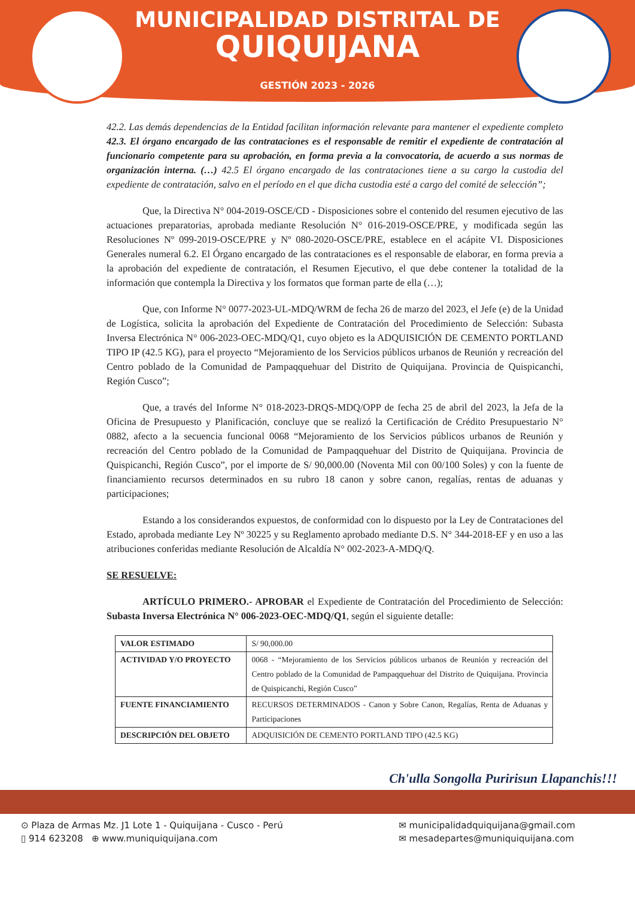MUNICIPALIDAD DISTRITAL DE
QUIQUIJANA
GESTIÓN 2023 - 2026
42.2. Las demás dependencias de la Entidad facilitan información relevante para mantener el expediente completo 42.3. El órgano encargado de las contrataciones es el responsable de remitir el expediente de contratación al funcionario competente para su aprobación, en forma previa a la convocatoria, de acuerdo a sus normas de organización interna. (…) 42.5 El órgano encargado de las contrataciones tiene a su cargo la custodia del expediente de contratación, salvo en el período en el que dicha custodia esté a cargo del comité de selección”;
Que, la Directiva N° 004-2019-OSCE/CD - Disposiciones sobre el contenido del resumen ejecutivo de las actuaciones preparatorias, aprobada mediante Resolución N° 016-2019-OSCE/PRE, y modificada según las Resoluciones Nº 099-2019-OSCE/PRE y Nº 080-2020-OSCE/PRE, establece en el acápite VI. Disposiciones Generales numeral 6.2. El Órgano encargado de las contrataciones es el responsable de elaborar, en forma previa a la aprobación del expediente de contratación, el Resumen Ejecutivo, el que debe contener la totalidad de la información que contempla la Directiva y los formatos que forman parte de ella (…);
Que, con Informe N° 0077-2023-UL-MDQ/WRM de fecha 26 de marzo del 2023, el Jefe (e) de la Unidad de Logística, solicita la aprobación del Expediente de Contratación del Procedimiento de Selección: Subasta Inversa Electrónica N° 006-2023-OEC-MDQ/Q1, cuyo objeto es la ADQUISICIÓN DE CEMENTO PORTLAND TIPO IP (42.5 KG), para el proyecto “Mejoramiento de los Servicios públicos urbanos de Reunión y recreación del Centro poblado de la Comunidad de Pampaqquehuar del Distrito de Quiquijana. Provincia de Quispicanchi, Región Cusco”;
Que, a través del Informe N° 018-2023-DRQS-MDQ/OPP de fecha 25 de abril del 2023, la Jefa de la Oficina de Presupuesto y Planificación, concluye que se realizó la Certificación de Crédito Presupuestario N° 0882, afecto a la secuencia funcional 0068 “Mejoramiento de los Servicios públicos urbanos de Reunión y recreación del Centro poblado de la Comunidad de Pampaqquehuar del Distrito de Quiquijana. Provincia de Quispicanchi, Región Cusco”, por el importe de S/ 90,000.00 (Noventa Mil con 00/100 Soles) y con la fuente de financiamiento recursos determinados en su rubro 18 canon y sobre canon, regalías, rentas de aduanas y participaciones;
Estando a los considerandos expuestos, de conformidad con lo dispuesto por la Ley de Contrataciones del Estado, aprobada mediante Ley Nº 30225 y su Reglamento aprobado mediante D.S. N° 344-2018-EF y en uso a las atribuciones conferidas mediante Resolución de Alcaldía N° 002-2023-A-MDQ/Q.
SE RESUELVE:
ARTÍCULO PRIMERO.- APROBAR el Expediente de Contratación del Procedimiento de Selección: Subasta Inversa Electrónica N° 006-2023-OEC-MDQ/Q1, según el siguiente detalle:
| VALOR ESTIMADO | S/ 90,000.00 |
| ACTIVIDAD Y/O PROYECTO | 0068 - “Mejoramiento de los Servicios públicos urbanos de Reunión y recreación del Centro poblado de la Comunidad de Pampaqquehuar del Distrito de Quiquijana. Provincia de Quispicanchi, Región Cusco” |
| FUENTE FINANCIAMIENTO | RECURSOS DETERMINADOS - Canon y Sobre Canon, Regalías, Renta de Aduanas y Participaciones |
| DESCRIPCIÓN DEL OBJETO | ADQUISICIÓN DE CEMENTO PORTLAND TIPO (42.5 KG) |
Ch'ulla Songolla Puririsun Llapanchis!!!
⊙ Plaza de Armas Mz. J1 Lote 1 - Quiquijana - Cusco - Perú
▯ 914 623208 ⊕ www.muniquiquijana.com
✉ municipalidadquiquijana@gmail.com
✉ mesadepartes@muniquiquijana.com